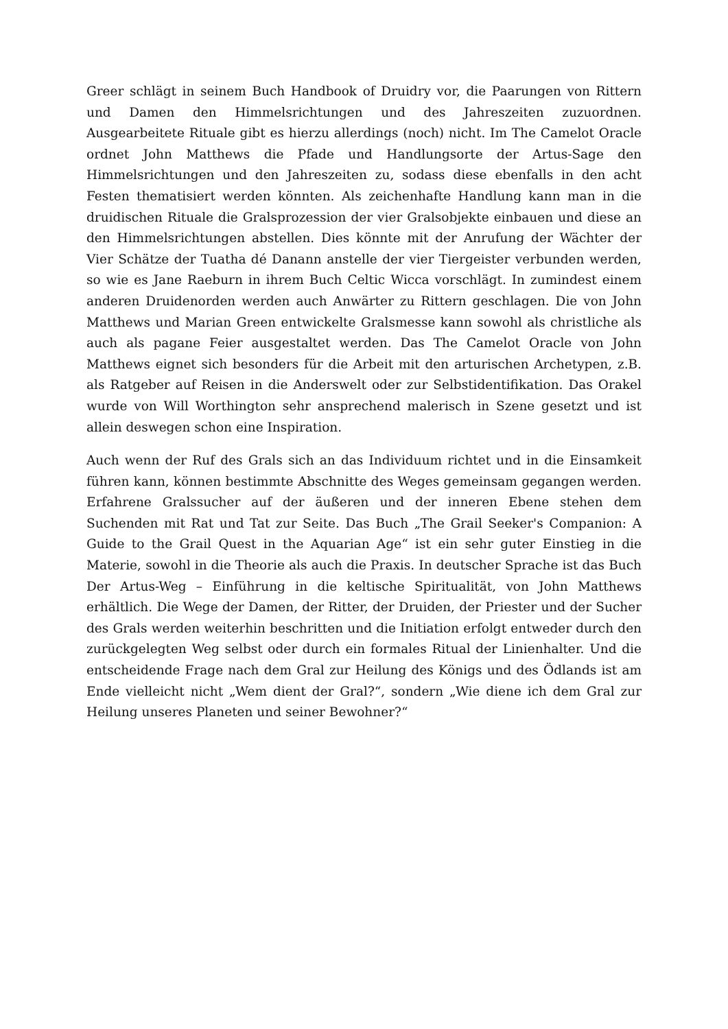Greer schlägt in seinem Buch Handbook of Druidry vor, die Paarungen von Rittern und Damen den Himmelsrichtungen und des Jahreszeiten zuzuordnen. Ausgearbeitete Rituale gibt es hierzu allerdings (noch) nicht. Im The Camelot Oracle ordnet John Matthews die Pfade und Handlungsorte der Artus-Sage den Himmelsrichtungen und den Jahreszeiten zu, sodass diese ebenfalls in den acht Festen thematisiert werden könnten. Als zeichenhafte Handlung kann man in die druidischen Rituale die Gralsprozession der vier Gralsobjekte einbauen und diese an den Himmelsrichtungen abstellen. Dies könnte mit der Anrufung der Wächter der Vier Schätze der Tuatha dé Danann anstelle der vier Tiergeister verbunden werden, so wie es Jane Raeburn in ihrem Buch Celtic Wicca vorschlägt. In zumindest einem anderen Druidenorden werden auch Anwärter zu Rittern geschlagen. Die von John Matthews und Marian Green entwickelte Gralsmesse kann sowohl als christliche als auch als pagane Feier ausgestaltet werden. Das The Camelot Oracle von John Matthews eignet sich besonders für die Arbeit mit den arturischen Archetypen, z.B. als Ratgeber auf Reisen in die Anderswelt oder zur Selbstidentifikation. Das Orakel wurde von Will Worthington sehr ansprechend malerisch in Szene gesetzt und ist allein deswegen schon eine Inspiration.
Auch wenn der Ruf des Grals sich an das Individuum richtet und in die Einsamkeit führen kann, können bestimmte Abschnitte des Weges gemeinsam gegangen werden. Erfahrene Gralssucher auf der äußeren und der inneren Ebene stehen dem Suchenden mit Rat und Tat zur Seite. Das Buch „The Grail Seeker's Companion: A Guide to the Grail Quest in the Aquarian Age“ ist ein sehr guter Einstieg in die Materie, sowohl in die Theorie als auch die Praxis. In deutscher Sprache ist das Buch Der Artus-Weg – Einführung in die keltische Spiritualität, von John Matthews erhältlich. Die Wege der Damen, der Ritter, der Druiden, der Priester und der Sucher des Grals werden weiterhin beschritten und die Initiation erfolgt entweder durch den zurückgelegten Weg selbst oder durch ein formales Ritual der Linienhalter. Und die entscheidende Frage nach dem Gral zur Heilung des Königs und des Ödlands ist am Ende vielleicht nicht „Wem dient der Gral?“, sondern „Wie diene ich dem Gral zur Heilung unseres Planeten und seiner Bewohner?“